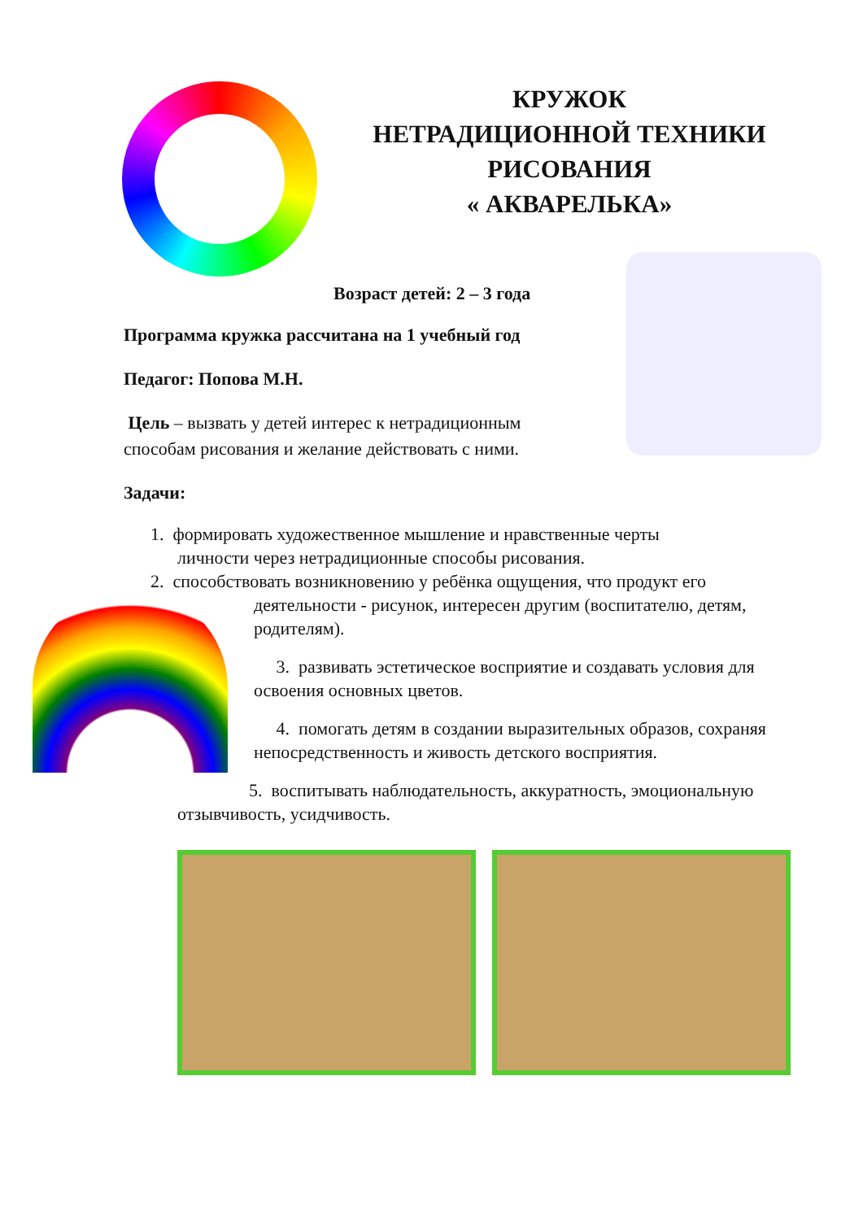КРУЖОК
НЕТРАДИЦИОННОЙ ТЕХНИКИ
РИСОВАНИЯ
« АКВАРЕЛЬКА»
Возраст детей: 2 – 3 года
Программа кружка рассчитана на 1 учебный год
Педагог: Попова М.Н.
Цель – вызвать у детей интерес к нетрадиционным способам рисования и желание действовать с ними.
Задачи:
1. формировать художественное мышление и нравственные черты
личности через нетрадиционные способы рисования.
2. способствовать возникновению у ребёнка ощущения, что продукт его
деятельности - рисунок, интересен другим (воспитателю, детям, родителям).
3. развивать эстетическое восприятие и создавать условия для освоения основных цветов.
4. помогать детям в создании выразительных образов, сохраняя непосредственность и живость детского восприятия.
5. воспитывать наблюдательность, аккуратность, эмоциональную отзывчивость, усидчивость.